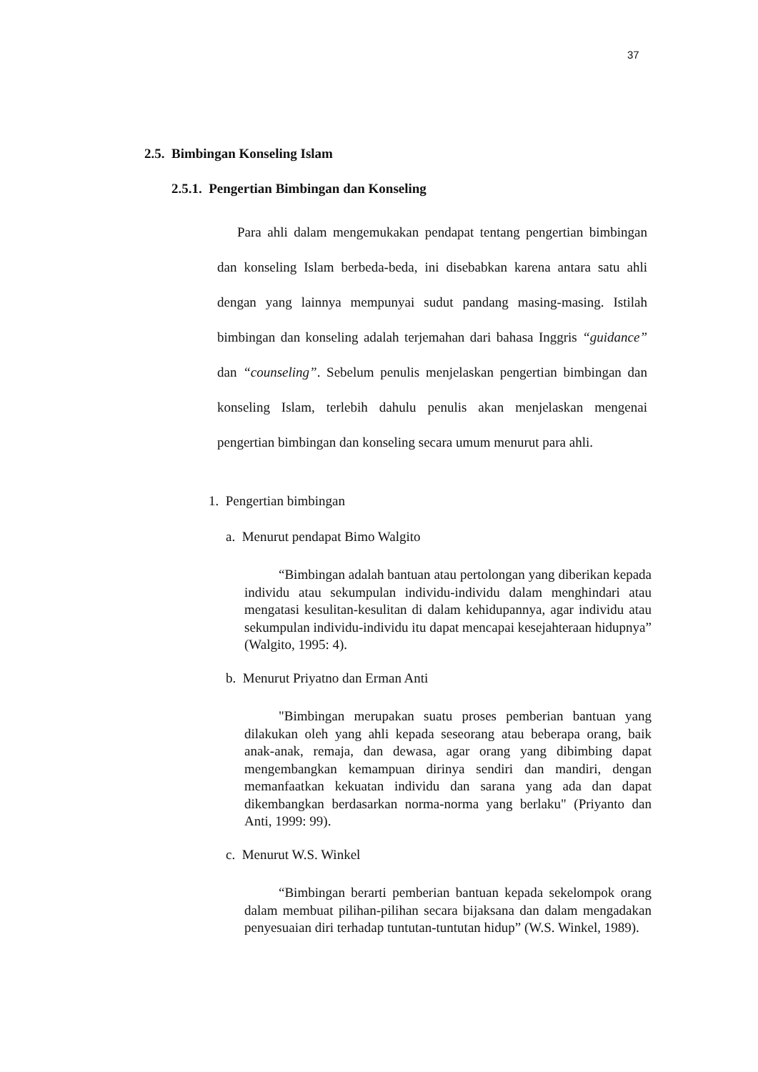37
2.5. Bimbingan Konseling Islam
2.5.1. Pengertian Bimbingan dan Konseling
Para ahli dalam mengemukakan pendapat tentang pengertian bimbingan dan konseling Islam berbeda-beda, ini disebabkan karena antara satu ahli dengan yang lainnya mempunyai sudut pandang masing-masing. Istilah bimbingan dan konseling adalah terjemahan dari bahasa Inggris “guidance” dan “counseling”. Sebelum penulis menjelaskan pengertian bimbingan dan konseling Islam, terlebih dahulu penulis akan menjelaskan mengenai pengertian bimbingan dan konseling secara umum menurut para ahli.
1. Pengertian bimbingan
a. Menurut pendapat Bimo Walgito
“Bimbingan adalah bantuan atau pertolongan yang diberikan kepada individu atau sekumpulan individu-individu dalam menghindari atau mengatasi kesulitan-kesulitan di dalam kehidupannya, agar individu atau sekumpulan individu-individu itu dapat mencapai kesejahteraan hidupnya” (Walgito, 1995: 4).
b. Menurut Priyatno dan Erman Anti
"Bimbingan merupakan suatu proses pemberian bantuan yang dilakukan oleh yang ahli kepada seseorang atau beberapa orang, baik anak-anak, remaja, dan dewasa, agar orang yang dibimbing dapat mengembangkan kemampuan dirinya sendiri dan mandiri, dengan memanfaatkan kekuatan individu dan sarana yang ada dan dapat dikembangkan berdasarkan norma-norma yang berlaku" (Priyanto dan Anti, 1999: 99).
c. Menurut W.S. Winkel
“Bimbingan berarti pemberian bantuan kepada sekelompok orang dalam membuat pilihan-pilihan secara bijaksana dan dalam mengadakan penyesuaian diri terhadap tuntutan-tuntutan hidup” (W.S. Winkel, 1989).